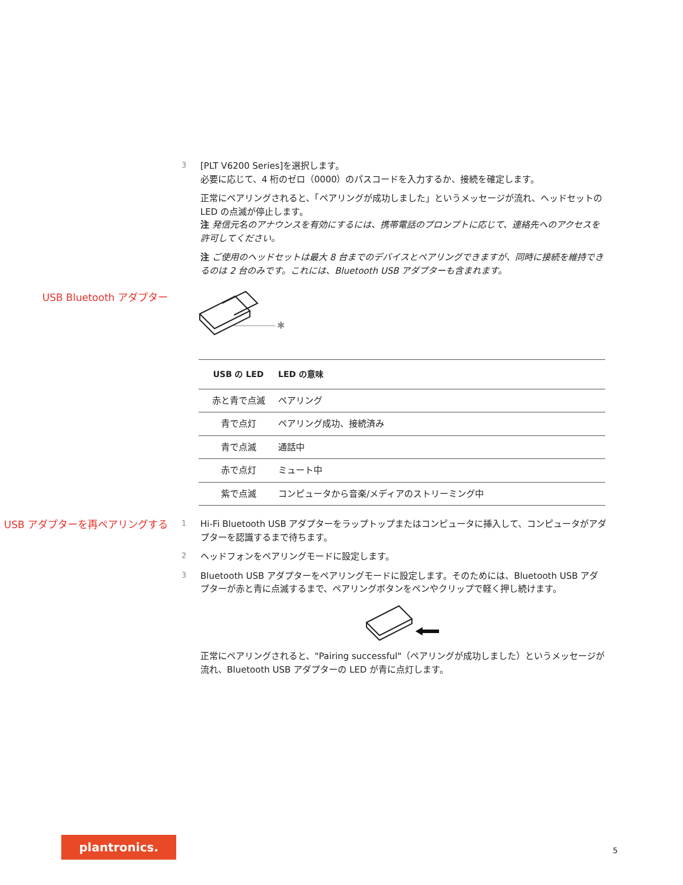3
[PLT V6200 Series]を選択します。
必要に応じて、4 桁のゼロ（0000）のパスコードを入力するか、接続を確定します。
正常にペアリングされると、「ペアリングが成功しました」というメッセージが流れ、ヘッドセットの LED の点滅が停止します。
注 発信元名のアナウンスを有効にするには、携帯電話のプロンプトに応じて、連絡先へのアクセスを許可してください。
注 ご使用のヘッドセットは最大 8 台までのデバイスとペアリングできますが、同時に接続を維持できるのは 2 台のみです。これには、Bluetooth USB アダプターも含まれます。
USB Bluetooth アダプター
✱
| USB の LED | LED の意味 |
| --- | --- |
| 赤と青で点滅 | ペアリング |
| 青で点灯 | ペアリング成功、接続済み |
| 青で点滅 | 通話中 |
| 赤で点灯 | ミュート中 |
| 紫で点滅 | コンピュータから音楽/メディアのストリーミング中 |
USB アダプターを再ペアリングする
1
Hi-Fi Bluetooth USB アダプターをラップトップまたはコンピュータに挿入して、コンピュータがアダプターを認識するまで待ちます。
2
ヘッドフォンをペアリングモードに設定します。
3
Bluetooth USB アダプターをペアリングモードに設定します。そのためには、Bluetooth USB アダプターが赤と青に点滅するまで、ペアリングボタンをペンやクリップで軽く押し続けます。
正常にペアリングされると、"Pairing successful"（ペアリングが成功しました）というメッセージが流れ、Bluetooth USB アダプターの LED が青に点灯します。
plantronics.
5